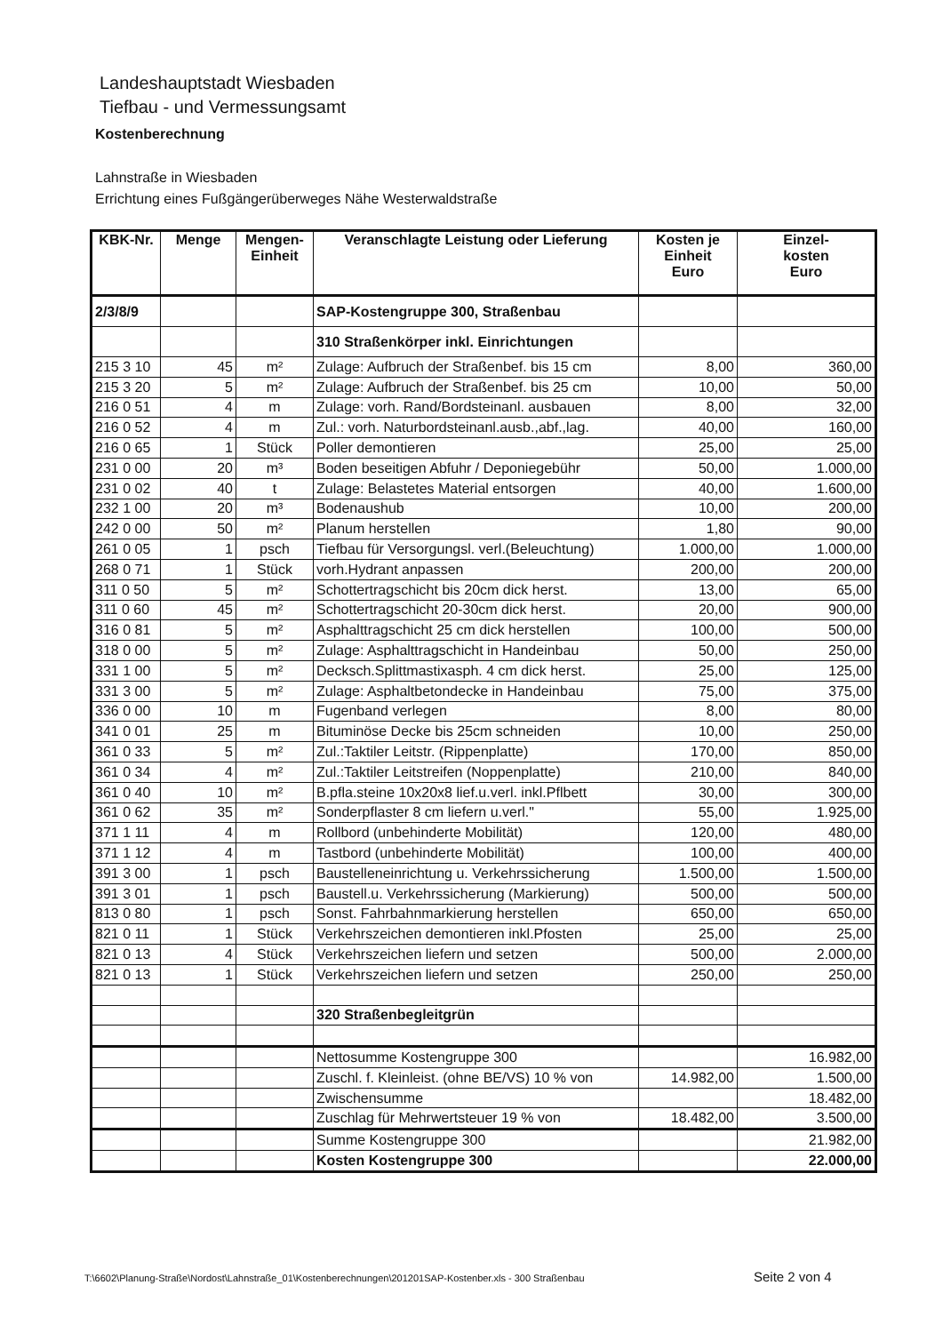Landeshauptstadt Wiesbaden
Tiefbau - und Vermessungsamt
Kostenberechnung
Lahnstraße in Wiesbaden
Errichtung eines Fußgängerüberweges Nähe Westerwaldstraße
| KBK-Nr. | Menge | Mengen- Einheit | Veranschlagte Leistung oder Lieferung | Kosten je Einheit Euro | Einzel- kosten Euro |
| --- | --- | --- | --- | --- | --- |
| 2/3/8/9 | | | SAP-Kostengruppe 300, Straßenbau | | |
| | | | 310 Straßenkörper inkl. Einrichtungen | | |
| 215 3 10 | 45 | m² | Zulage: Aufbruch der Straßenbef. bis 15 cm | 8,00 | 360,00 |
| 215 3 20 | 5 | m² | Zulage: Aufbruch der Straßenbef. bis 25 cm | 10,00 | 50,00 |
| 216 0 51 | 4 | m | Zulage: vorh. Rand/Bordsteinanl. ausbauen | 8,00 | 32,00 |
| 216 0 52 | 4 | m | Zul.: vorh. Naturbordsteinanl.ausb.,abf.,lag. | 40,00 | 160,00 |
| 216 0 65 | 1 | Stück | Poller demontieren | 25,00 | 25,00 |
| 231 0 00 | 20 | m³ | Boden beseitigen Abfuhr / Deponiegebühr | 50,00 | 1.000,00 |
| 231 0 02 | 40 | t | Zulage: Belastetes Material entsorgen | 40,00 | 1.600,00 |
| 232 1 00 | 20 | m³ | Bodenaushub | 10,00 | 200,00 |
| 242 0 00 | 50 | m² | Planum herstellen | 1,80 | 90,00 |
| 261 0 05 | 1 | psch | Tiefbau für Versorgungsl. verl.(Beleuchtung) | 1.000,00 | 1.000,00 |
| 268 0 71 | 1 | Stück | vorh.Hydrant anpassen | 200,00 | 200,00 |
| 311 0 50 | 5 | m² | Schottertragschicht bis 20cm dick herst. | 13,00 | 65,00 |
| 311 0 60 | 45 | m² | Schottertragschicht 20-30cm dick herst. | 20,00 | 900,00 |
| 316 0 81 | 5 | m² | Asphalttragschicht 25 cm dick herstellen | 100,00 | 500,00 |
| 318 0 00 | 5 | m² | Zulage: Asphalttragschicht in Handeinbau | 50,00 | 250,00 |
| 331 1 00 | 5 | m² | Decksch.Splittmastixasph. 4 cm dick herst. | 25,00 | 125,00 |
| 331 3 00 | 5 | m² | Zulage: Asphaltbetondecke in Handeinbau | 75,00 | 375,00 |
| 336 0 00 | 10 | m | Fugenband verlegen | 8,00 | 80,00 |
| 341 0 01 | 25 | m | Bituminöse Decke bis 25cm schneiden | 10,00 | 250,00 |
| 361 0 33 | 5 | m² | Zul.:Taktiler Leitstr. (Rippenplatte) | 170,00 | 850,00 |
| 361 0 34 | 4 | m² | Zul.:Taktiler Leitstreifen (Noppenplatte) | 210,00 | 840,00 |
| 361 0 40 | 10 | m² | B.pfla.steine 10x20x8 lief.u.verl. inkl.Pflbett | 30,00 | 300,00 |
| 361 0 62 | 35 | m² | Sonderpflaster 8 cm liefern u.verl." | 55,00 | 1.925,00 |
| 371 1 11 | 4 | m | Rollbord (unbehinderte Mobilität) | 120,00 | 480,00 |
| 371 1 12 | 4 | m | Tastbord (unbehinderte Mobilität) | 100,00 | 400,00 |
| 391 3 00 | 1 | psch | Baustelleneinrichtung u. Verkehrssicherung | 1.500,00 | 1.500,00 |
| 391 3 01 | 1 | psch | Baustell.u. Verkehrssicherung (Markierung) | 500,00 | 500,00 |
| 813 0 80 | 1 | psch | Sonst. Fahrbahnmarkierung herstellen | 650,00 | 650,00 |
| 821 0 11 | 1 | Stück | Verkehrszeichen demontieren inkl.Pfosten | 25,00 | 25,00 |
| 821 0 13 | 4 | Stück | Verkehrszeichen liefern und setzen | 500,00 | 2.000,00 |
| 821 0 13 | 1 | Stück | Verkehrszeichen liefern und setzen | 250,00 | 250,00 |
| | | | 320 Straßenbegleitgrün | | |
| | | | Nettosumme Kostengruppe 300 | | 16.982,00 |
| | | | Zuschl. f. Kleinleist. (ohne BE/VS) 10 % von | 14.982,00 | 1.500,00 |
| | | | Zwischensumme | | 18.482,00 |
| | | | Zuschlag für Mehrwertsteuer 19 % von | 18.482,00 | 3.500,00 |
| | | | Summe Kostengruppe 300 | | 21.982,00 |
| | | | Kosten Kostengruppe 300 | | 22.000,00 |
T:\6602\Planung-Straße\Nordost\Lahnstraße_01\Kostenberechnungen\201201SAP-Kostenber.xls - 300 Straßenbau
Seite 2 von 4